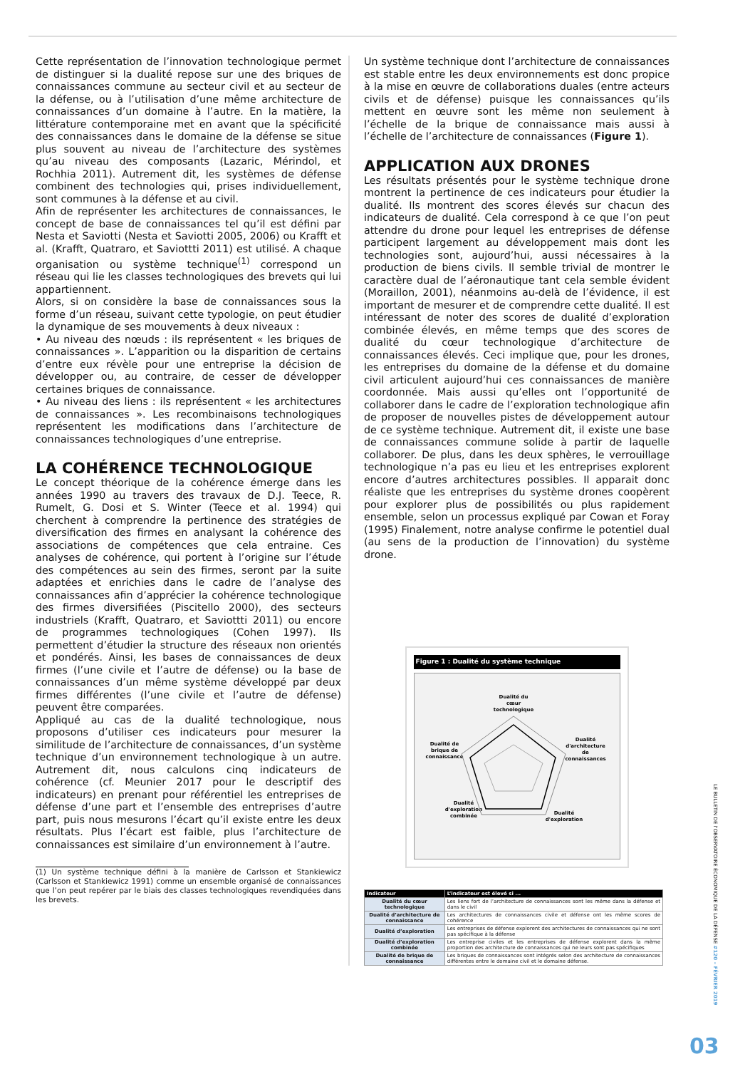Cette représentation de l’innovation technologique permet de distinguer si la dualité repose sur une des briques de connaissances commune au secteur civil et au secteur de la défense, ou à l’utilisation d’une même architecture de connaissances d’un domaine à l’autre. En la matière, la littérature contemporaine met en avant que la spécificité des connaissances dans le domaine de la défense se situe plus souvent au niveau de l’architecture des systèmes qu’au niveau des composants (Lazaric, Mérindol, et Rochhia 2011). Autrement dit, les systèmes de défense combinent des technologies qui, prises individuellement, sont communes à la défense et au civil.
Afin de représenter les architectures de connaissances, le concept de base de connaissances tel qu’il est défini par Nesta et Saviotti (Nesta et Saviotti 2005, 2006) ou Krafft et al. (Krafft, Quatraro, et Saviottti 2011) est utilisé. A chaque organisation ou système technique<sup>(1)</sup> correspond un réseau qui lie les classes technologiques des brevets qui lui appartiennent.
Alors, si on considère la base de connaissances sous la forme d’un réseau, suivant cette typologie, on peut étudier la dynamique de ses mouvements à deux niveaux :
• Au niveau des nœuds : ils représentent « les briques de connaissances ». L’apparition ou la disparition de certains d’entre eux révèle pour une entreprise la décision de développer ou, au contraire, de cesser de développer certaines briques de connaissance.
• Au niveau des liens : ils représentent « les architectures de connaissances ». Les recombinaisons technologiques représentent les modifications dans l’architecture de connaissances technologiques d’une entreprise.
LA COHÉRENCE TECHNOLOGIQUE
Le concept théorique de la cohérence émerge dans les années 1990 au travers des travaux de D.J. Teece, R. Rumelt, G. Dosi et S. Winter (Teece et al. 1994) qui cherchent à comprendre la pertinence des stratégies de diversification des firmes en analysant la cohérence des associations de compétences que cela entraine. Ces analyses de cohérence, qui portent à l’origine sur l’étude des compétences au sein des firmes, seront par la suite adaptées et enrichies dans le cadre de l’analyse des connaissances afin d’apprécier la cohérence technologique des firmes diversifiées (Piscitello 2000), des secteurs industriels (Krafft, Quatraro, et Saviottti 2011) ou encore de programmes technologiques (Cohen 1997). Ils permettent d’étudier la structure des réseaux non orientés et pondérés. Ainsi, les bases de connaissances de deux firmes (l’une civile et l’autre de défense) ou la base de connaissances d’un même système développé par deux firmes différentes (l’une civile et l’autre de défense) peuvent être comparées.
Appliqué au cas de la dualité technologique, nous proposons d’utiliser ces indicateurs pour mesurer la similitude de l’architecture de connaissances, d’un système technique d’un environnement technologique à un autre. Autrement dit, nous calculons cinq indicateurs de cohérence (cf. Meunier 2017 pour le descriptif des indicateurs) en prenant pour référentiel les entreprises de défense d’une part et l’ensemble des entreprises d’autre part, puis nous mesurons l’écart qu’il existe entre les deux résultats. Plus l’écart est faible, plus l’architecture de connaissances est similaire d’un environnement à l’autre.
(1) Un système technique défini à la manière de Carlsson et Stankiewicz (Carlsson et Stankiewicz 1991) comme un ensemble organisé de connaissances que l’on peut repérer par le biais des classes technologiques revendiquées dans les brevets.
Un système technique dont l’architecture de connaissances est stable entre les deux environnements est donc propice à la mise en œuvre de collaborations duales (entre acteurs civils et de défense) puisque les connaissances qu’ils mettent en œuvre sont les même non seulement à l’échelle de la brique de connaissance mais aussi à l’échelle de l’architecture de connaissances (Figure 1).
APPLICATION AUX DRONES
Les résultats présentés pour le système technique drone montrent la pertinence de ces indicateurs pour étudier la dualité. Ils montrent des scores élevés sur chacun des indicateurs de dualité. Cela correspond à ce que l’on peut attendre du drone pour lequel les entreprises de défense participent largement au développement mais dont les technologies sont, aujourd’hui, aussi nécessaires à la production de biens civils. Il semble trivial de montrer le caractère dual de l’aéronautique tant cela semble évident (Moraillon, 2001), néanmoins au-delà de l’évidence, il est important de mesurer et de comprendre cette dualité. Il est intéressant de noter des scores de dualité d’exploration combinée élevés, en même temps que des scores de dualité du cœur technologique d’architecture de connaissances élevés. Ceci implique que, pour les drones, les entreprises du domaine de la défense et du domaine civil articulent aujourd’hui ces connaissances de manière coordonnée. Mais aussi qu’elles ont l’opportunité de collaborer dans le cadre de l’exploration technologique afin de proposer de nouvelles pistes de développement autour de ce système technique. Autrement dit, il existe une base de connaissances commune solide à partir de laquelle collaborer. De plus, dans les deux sphères, le verrouillage technologique n’a pas eu lieu et les entreprises explorent encore d’autres architectures possibles. Il apparait donc réaliste que les entreprises du système drones coopèrent pour explorer plus de possibilités ou plus rapidement ensemble, selon un processus expliqué par Cowan et Foray (1995) Finalement, notre analyse confirme le potentiel dual (au sens de la production de l’innovation) du système drone.
Figure 1 : Dualité du système technique
Dualité du
cœur
technologique
Dualité
d'architecture
de
connaissances
Dualité de
brique de
connaissance
Dualité
d'exploration
Dualité
d'exploration
combinée
| Indicateur | L’indicateur est élevé si ... |
| --- | --- |
| Dualité du cœur technologique | Les liens fort de l’architecture de connaissances sont les même dans la défense et dans le civil |
| Dualité d’architecture de connaissance | Les architectures de connaissances civile et défense ont les même scores de cohérence |
| Dualité d’exploration | Les entreprises de défense explorent des architectures de connaissances qui ne sont pas spécifique à la défense |
| Dualité d’exploration combinée | Les entreprise civiles et les entreprises de défense explorent dans la même proportion des architecture de connaissances qui ne leurs sont pas spécifiques |
| Dualité de brique de connaissance | Les briques de connaissances sont intégrés selon des architecture de connaissances différentes entre le domaine civil et le domaine défense. |
LE BULLETIN DE l'OBSERVATOIRE ÉCONOMIQUE DE LA DÉFENSE #120 – FÉVRIER 2019
03